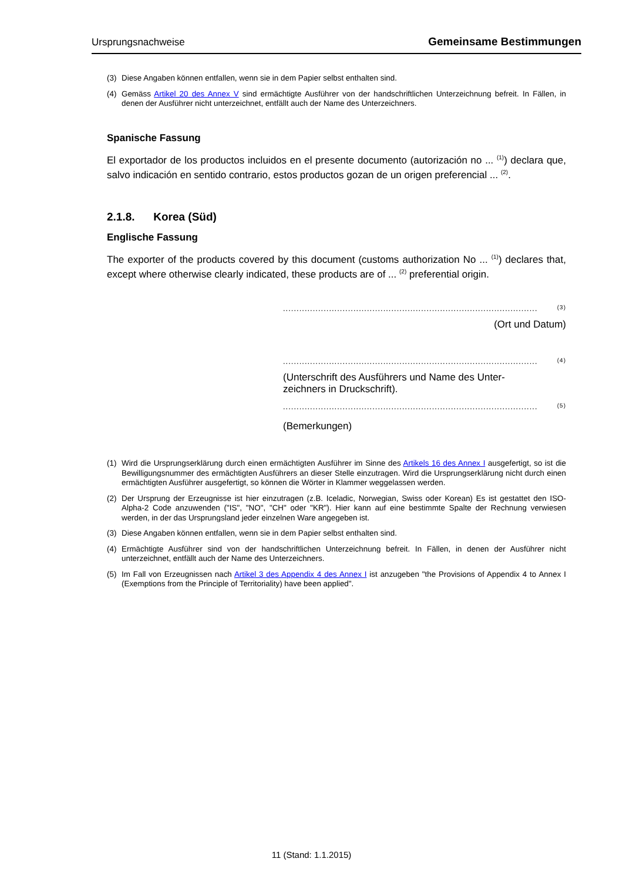Ursprungsnachweise Gemeinsame Bestimmungen
(3) Diese Angaben können entfallen, wenn sie in dem Papier selbst enthalten sind.
(4) Gemäss Artikel 20 des Annex V sind ermächtigte Ausführer von der handschriftlichen Unterzeichnung befreit. In Fällen, in denen der Ausführer nicht unterzeichnet, entfällt auch der Name des Unterzeichners.
Spanische Fassung
El exportador de los productos incluidos en el presente documento (autorización no ... <sup>(1)</sup>) declara que, salvo indicación en sentido contrario, estos productos gozan de un origen preferencial ... <sup>(2)</sup>.
2.1.8. Korea (Süd)
Englische Fassung
The exporter of the products covered by this document (customs authorization No ... <sup>(1)</sup>) declares that, except where otherwise clearly indicated, these products are of ... <sup>(2)</sup> preferential origin.
.............................................................................................. <sup>(3)</sup>
(Ort und Datum)
.............................................................................................. <sup>(4)</sup>
(Unterschrift des Ausführers und Name des Unter-zeichners in Druckschrift).
.............................................................................................. <sup>(5)</sup>
(Bemerkungen)
(1) Wird die Ursprungserklärung durch einen ermächtigten Ausführer im Sinne des Artikels 16 des Annex I ausgefertigt, so ist die Bewilligungsnummer des ermächtigten Ausführers an dieser Stelle einzutragen. Wird die Ursprungserklärung nicht durch einen ermächtigten Ausführer ausgefertigt, so können die Wörter in Klammer weggelassen werden.
(2) Der Ursprung der Erzeugnisse ist hier einzutragen (z.B. Iceladic, Norwegian, Swiss oder Korean) Es ist gestattet den ISO-Alpha-2 Code anzuwenden ("IS", "NO", "CH" oder "KR"). Hier kann auf eine bestimmte Spalte der Rechnung verwiesen werden, in der das Ursprungsland jeder einzelnen Ware angegeben ist.
(3) Diese Angaben können entfallen, wenn sie in dem Papier selbst enthalten sind.
(4) Ermächtigte Ausführer sind von der handschriftlichen Unterzeichnung befreit. In Fällen, in denen der Ausführer nicht unterzeichnet, entfällt auch der Name des Unterzeichners.
(5) Im Fall von Erzeugnissen nach Artikel 3 des Appendix 4 des Annex I ist anzugeben "the Provisions of Appendix 4 to Annex I (Exemptions from the Principle of Territoriality) have been applied".
11 (Stand: 1.1.2015)